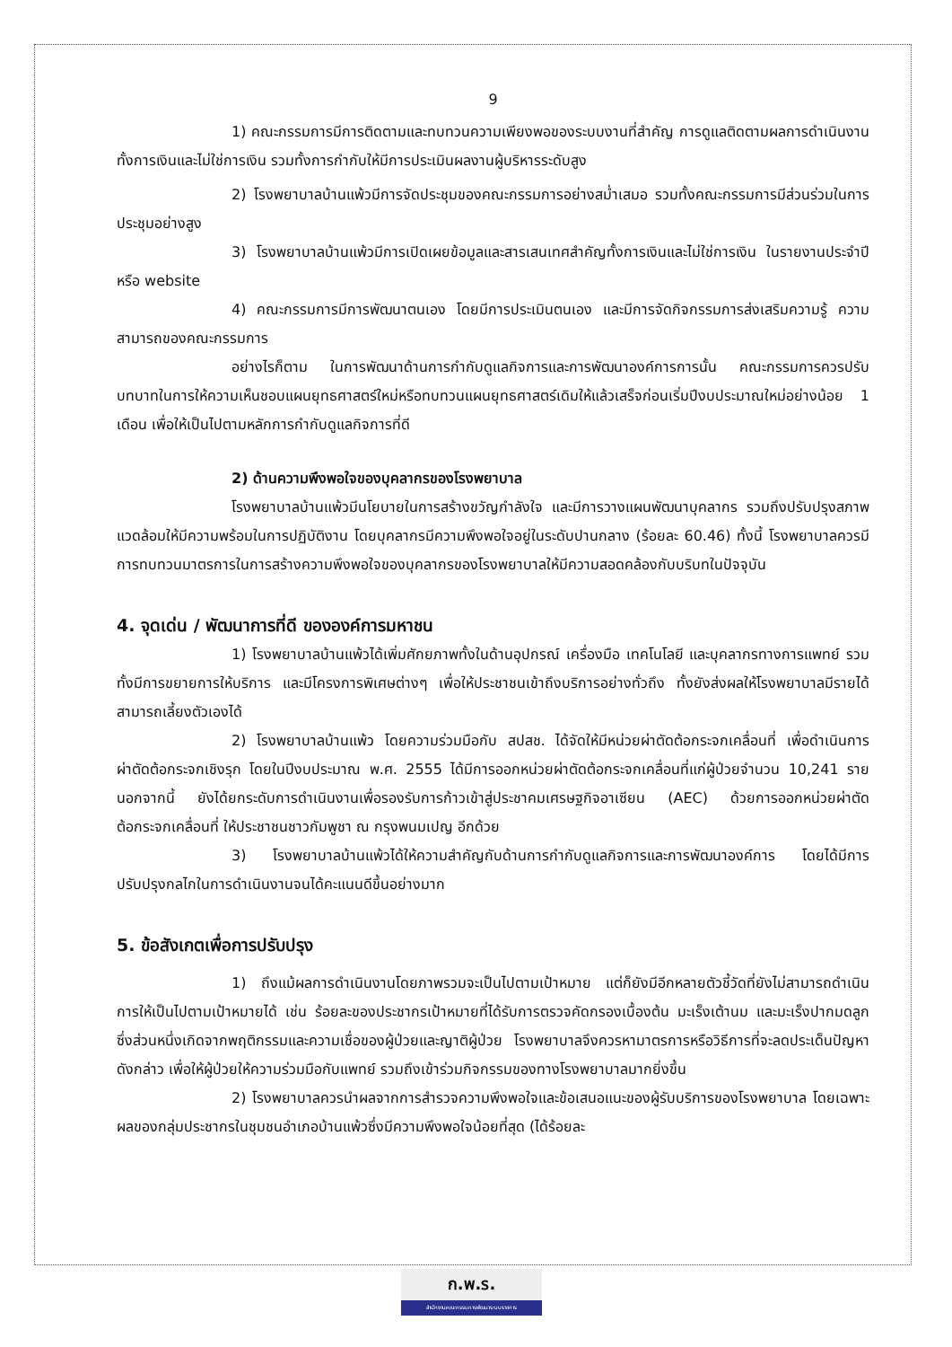9
1) คณะกรรมการมีการติดตามและทบทวนความเพียงพอของระบบงานที่สำคัญ การดูแลติดตามผลการดำเนินงานทั้งการเงินและไม่ใช่การเงิน รวมทั้งการกำกับให้มีการประเมินผลงานผู้บริหารระดับสูง
2) โรงพยาบาลบ้านแพ้วมีการจัดประชุมของคณะกรรมการอย่างสม่ำเสมอ รวมทั้งคณะกรรมการมีส่วนร่วมในการประชุมอย่างสูง
3) โรงพยาบาลบ้านแพ้วมีการเปิดเผยข้อมูลและสารเสนเทศสำคัญทั้งการเงินและไม่ใช่การเงิน ในรายงานประจำปี หรือ website
4) คณะกรรมการมีการพัฒนาตนเอง โดยมีการประเมินตนเอง และมีการจัดกิจกรรมการส่งเสริมความรู้ ความสามารถของคณะกรรมการ
อย่างไรก็ตาม ในการพัฒนาด้านการกำกับดูแลกิจการและการพัฒนาองค์การการนั้น คณะกรรมการควรปรับบทบาทในการให้ความเห็นชอบแผนยุทธศาสตร์ใหม่หรือทบทวนแผนยุทธศาสตร์เดิมให้แล้วเสร็จก่อนเริ่มปีงบประมาณใหม่อย่างน้อย 1 เดือน เพื่อให้เป็นไปตามหลักการกำกับดูแลกิจการที่ดี
2) ด้านความพึงพอใจของบุคลากรของโรงพยาบาล
โรงพยาบาลบ้านแพ้วมีนโยบายในการสร้างขวัญกำลังใจ และมีการวางแผนพัฒนาบุคลากร รวมถึงปรับปรุงสภาพแวดล้อมให้มีความพร้อมในการปฏิบัติงาน โดยบุคลากรมีความพึงพอใจอยู่ในระดับปานกลาง (ร้อยละ 60.46) ทั้งนี้ โรงพยาบาลควรมีการทบทวนมาตรการในการสร้างความพึงพอใจของบุคลากรของโรงพยาบาลให้มีความสอดคล้องกับบริบทในปัจจุบัน
4. จุดเด่น / พัฒนาการที่ดี ขององค์การมหาชน
1) โรงพยาบาลบ้านแพ้วได้เพิ่มศักยภาพทั้งในด้านอุปกรณ์ เครื่องมือ เทคโนโลยี และบุคลากรทางการแพทย์ รวมทั้งมีการขยายการให้บริการ และมีโครงการพิเศษต่างๆ เพื่อให้ประชาชนเข้าถึงบริการอย่างทั่วถึง ทั้งยังส่งผลให้โรงพยาบาลมีรายได้สามารถเลี้ยงตัวเองได้
2) โรงพยาบาลบ้านแพ้ว โดยความร่วมมือกับ สปสช. ได้จัดให้มีหน่วยผ่าตัดต้อกระจกเคลื่อนที่ เพื่อดำเนินการผ่าตัดต้อกระจกเชิงรุก โดยในปีงบประมาณ พ.ศ. 2555 ได้มีการออกหน่วยผ่าตัดต้อกระจกเคลื่อนที่แก่ผู้ป่วยจำนวน 10,241 ราย นอกจากนี้ ยังได้ยกระดับการดำเนินงานเพื่อรองรับการก้าวเข้าสู่ประชาคมเศรษฐกิจอาเซียน (AEC) ด้วยการออกหน่วยผ่าตัดต้อกระจกเคลื่อนที่ ให้ประชาชนชาวกัมพูชา ณ กรุงพนมเปญ อีกด้วย
3) โรงพยาบาลบ้านแพ้วได้ให้ความสำคัญกับด้านการกำกับดูแลกิจการและการพัฒนาองค์การ โดยได้มีการปรับปรุงกลไกในการดำเนินงานจนได้คะแนนดีขึ้นอย่างมาก
5. ข้อสังเกตเพื่อการปรับปรุง
1) ถึงแม้ผลการดำเนินงานโดยภาพรวมจะเป็นไปตามเป้าหมาย แต่ก็ยังมีอีกหลายตัวชี้วัดที่ยังไม่สามารถดำเนินการให้เป็นไปตามเป้าหมายได้ เช่น ร้อยละของประชากรเป้าหมายที่ได้รับการตรวจคัดกรองเบื้องต้น มะเร็งเต้านม และมะเร็งปากมดลูก ซึ่งส่วนหนึ่งเกิดจากพฤติกรรมและความเชื่อของผู้ป่วยและญาติผู้ป่วย โรงพยาบาลจึงควรหามาตรการหรือวิธีการที่จะลดประเด็นปัญหาดังกล่าว เพื่อให้ผู้ป่วยให้ความร่วมมือกับแพทย์ รวมถึงเข้าร่วมกิจกรรมของทางโรงพยาบาลมากยิ่งขึ้น
2) โรงพยาบาลควรนำผลจากการสำรวจความพึงพอใจและข้อเสนอแนะของผู้รับบริการของโรงพยาบาล โดยเฉพาะผลของกลุ่มประชากรในชุมชนอำเภอบ้านแพ้วซึ่งมีความพึงพอใจน้อยที่สุด (ได้ร้อยละ
ก.พ.ร.
สำนักงานคณะกรรมการพัฒนาระบบราชการ